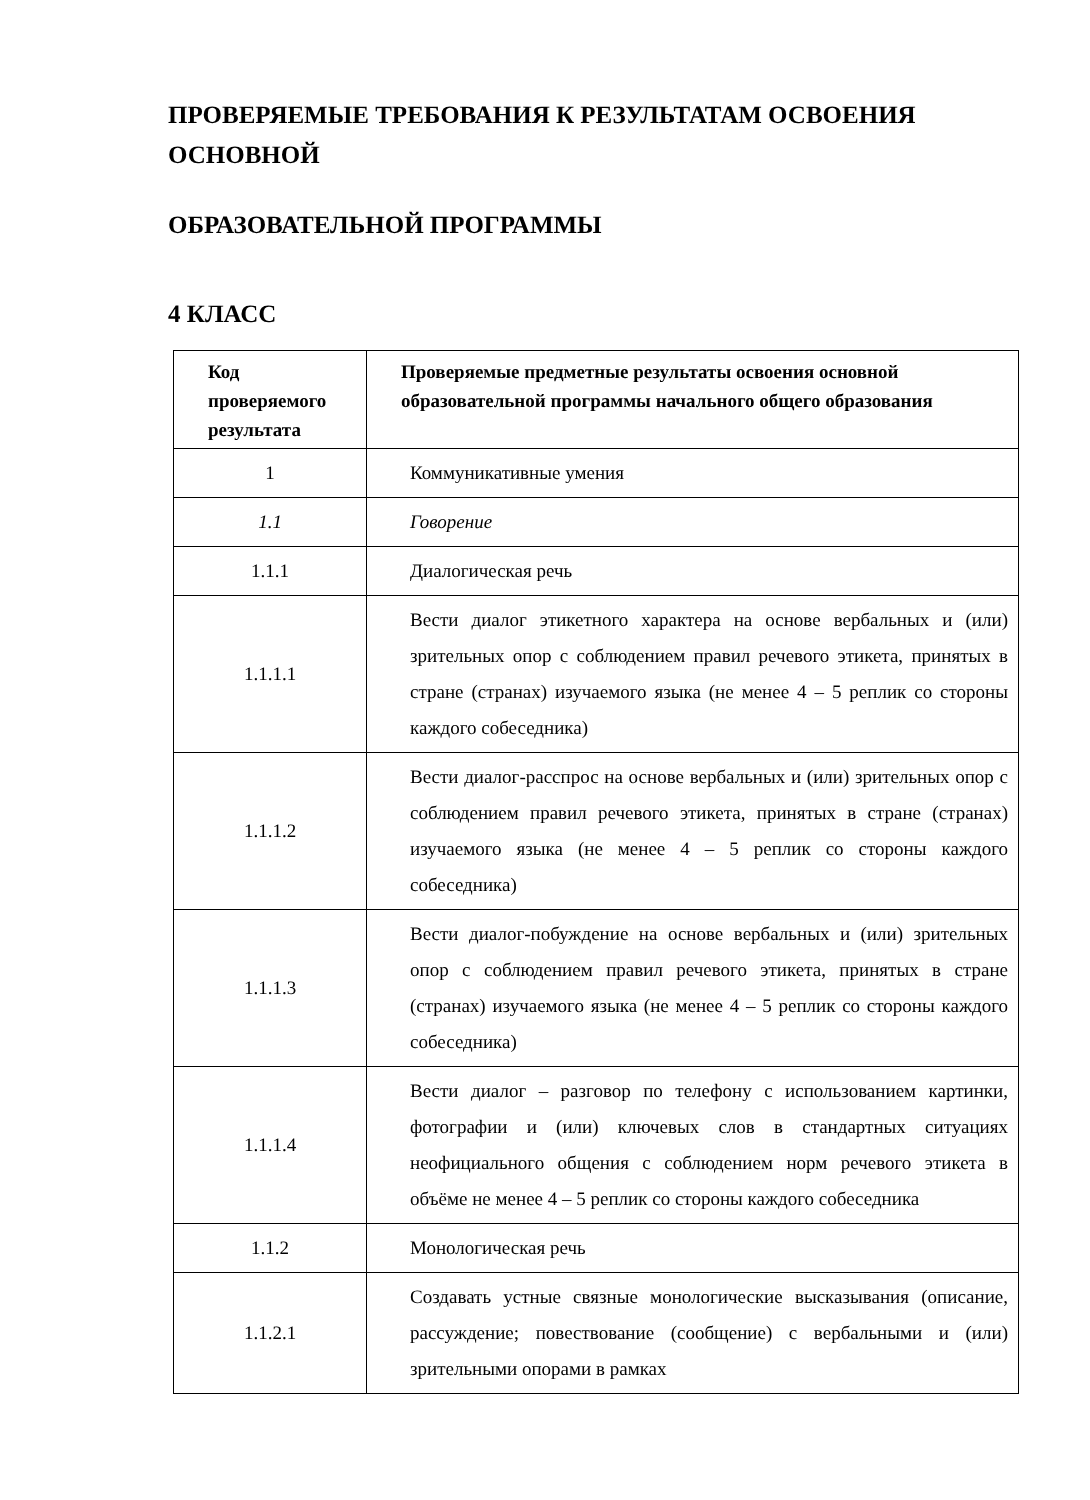ПРОВЕРЯЕМЫЕ ТРЕБОВАНИЯ К РЕЗУЛЬТАТАМ ОСВОЕНИЯ ОСНОВНОЙ
ОБРАЗОВАТЕЛЬНОЙ ПРОГРАММЫ
4 КЛАСС
| Код проверяемого результата | Проверяемые предметные результаты освоения основной образовательной программы начального общего образования |
| --- | --- |
| 1 | Коммуникативные умения |
| 1.1 | Говорение |
| 1.1.1 | Диалогическая речь |
| 1.1.1.1 | Вести диалог этикетного характера на основе вербальных и (или) зрительных опор с соблюдением правил речевого этикета, принятых в стране (странах) изучаемого языка (не менее 4 – 5 реплик со стороны каждого собеседника) |
| 1.1.1.2 | Вести диалог-расспрос на основе вербальных и (или) зрительных опор с соблюдением правил речевого этикета, принятых в стране (странах) изучаемого языка (не менее 4 – 5 реплик со стороны каждого собеседника) |
| 1.1.1.3 | Вести диалог-побуждение на основе вербальных и (или) зрительных опор с соблюдением правил речевого этикета, принятых в стране (странах) изучаемого языка (не менее 4 – 5 реплик со стороны каждого собеседника) |
| 1.1.1.4 | Вести диалог – разговор по телефону с использованием картинки, фотографии и (или) ключевых слов в стандартных ситуациях неофициального общения с соблюдением норм речевого этикета в объёме не менее 4 – 5 реплик со стороны каждого собеседника |
| 1.1.2 | Монологическая речь |
| 1.1.2.1 | Создавать устные связные монологические высказывания (описание, рассуждение; повествование (сообщение) с вербальными и (или) зрительными опорами в рамках |